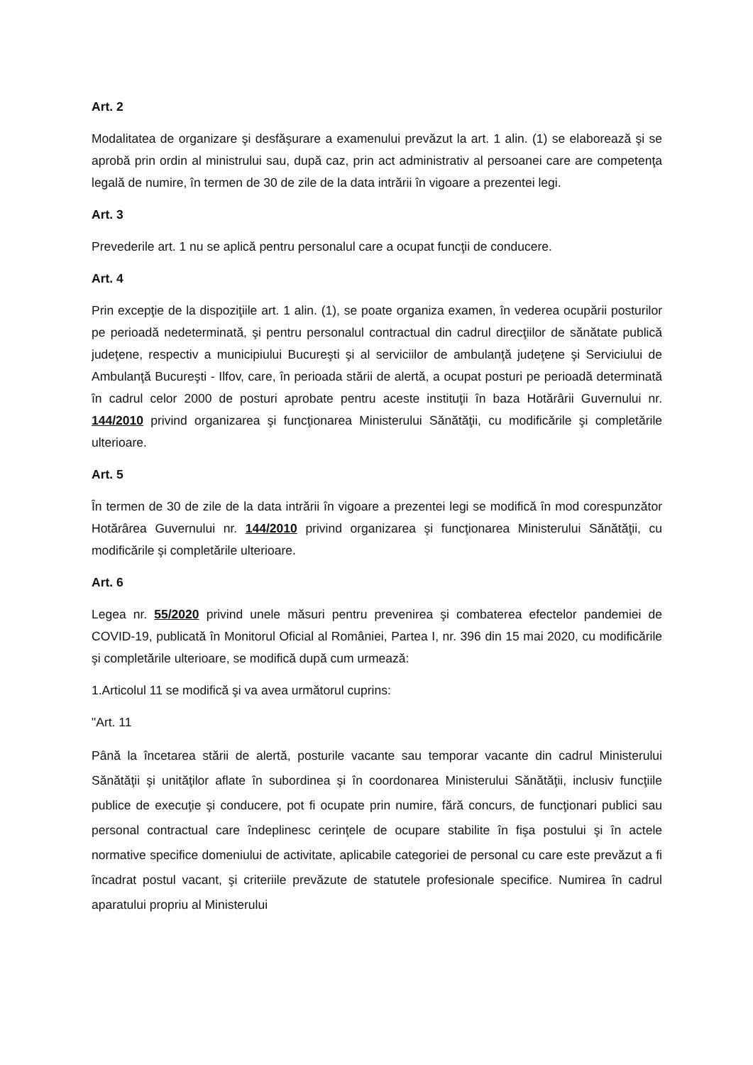Art. 2
Modalitatea de organizare şi desfăşurare a examenului prevăzut la art. 1 alin. (1) se elaborează şi se aprobă prin ordin al ministrului sau, după caz, prin act administrativ al persoanei care are competenţa legală de numire, în termen de 30 de zile de la data intrării în vigoare a prezentei legi.
Art. 3
Prevederile art. 1 nu se aplică pentru personalul care a ocupat funcţii de conducere.
Art. 4
Prin excepţie de la dispoziţiile art. 1 alin. (1), se poate organiza examen, în vederea ocupării posturilor pe perioadă nedeterminată, şi pentru personalul contractual din cadrul direcţiilor de sănătate publică judeţene, respectiv a municipiului Bucureşti şi al serviciilor de ambulanţă judeţene şi Serviciului de Ambulanţă Bucureşti - Ilfov, care, în perioada stării de alertă, a ocupat posturi pe perioadă determinată în cadrul celor 2000 de posturi aprobate pentru aceste instituţii în baza Hotărârii Guvernului nr. 144/2010 privind organizarea şi funcţionarea Ministerului Sănătăţii, cu modificările şi completările ulterioare.
Art. 5
În termen de 30 de zile de la data intrării în vigoare a prezentei legi se modifică în mod corespunzător Hotărârea Guvernului nr. 144/2010 privind organizarea şi funcţionarea Ministerului Sănătăţii, cu modificările şi completările ulterioare.
Art. 6
Legea nr. 55/2020 privind unele măsuri pentru prevenirea şi combaterea efectelor pandemiei de COVID-19, publicată în Monitorul Oficial al României, Partea I, nr. 396 din 15 mai 2020, cu modificările şi completările ulterioare, se modifică după cum urmează:
1.Articolul 11 se modifică şi va avea următorul cuprins:
"Art. 11
Până la încetarea stării de alertă, posturile vacante sau temporar vacante din cadrul Ministerului Sănătăţii şi unităţilor aflate în subordinea şi în coordonarea Ministerului Sănătăţii, inclusiv funcţiile publice de execuţie şi conducere, pot fi ocupate prin numire, fără concurs, de funcţionari publici sau personal contractual care îndeplinesc cerinţele de ocupare stabilite în fişa postului şi în actele normative specifice domeniului de activitate, aplicabile categoriei de personal cu care este prevăzut a fi încadrat postul vacant, şi criteriile prevăzute de statutele profesionale specifice. Numirea în cadrul aparatului propriu al Ministerului